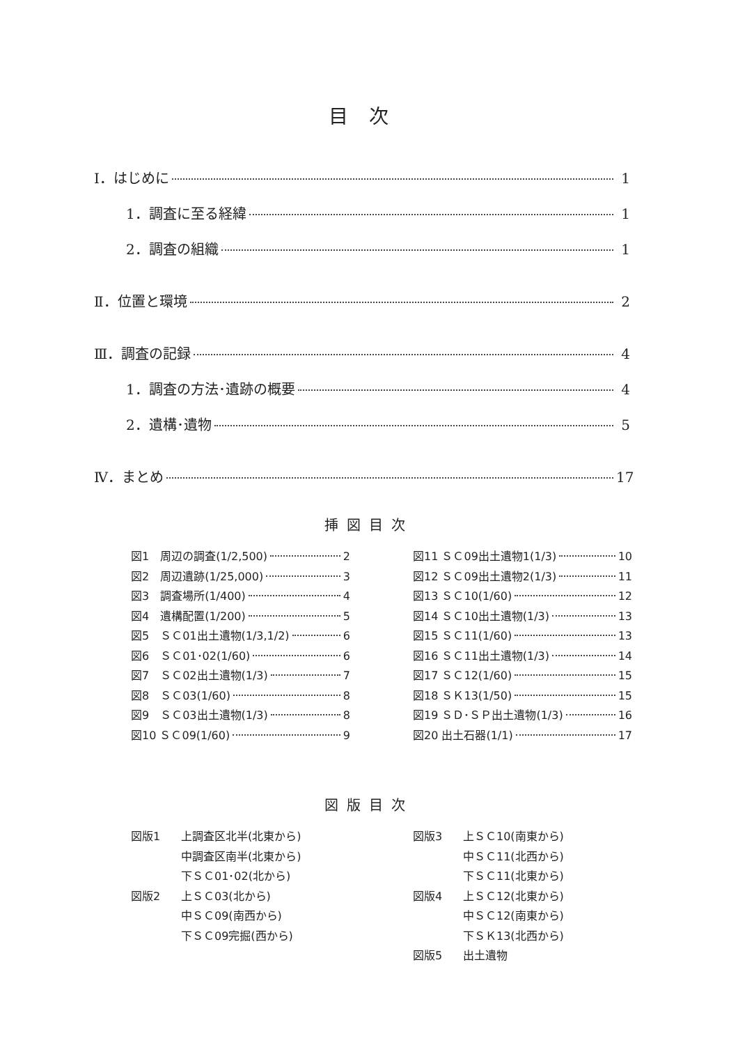目次
Ⅰ．はじめに 1
1．調査に至る経緯 1
2．調査の組織 1
Ⅱ．位置と環境 2
Ⅲ．調査の記録 4
1．調査の方法･遺跡の概要 4
2．遺構･遺物 5
Ⅳ．まとめ 17
挿図目次
図1　周辺の調査(1/2,500) 2
図2　周辺遺跡(1/25,000) 3
図3　調査場所(1/400) 4
図4　遺構配置(1/200) 5
図5　ＳＣ01出土遺物(1/3,1/2) 6
図6　ＳＣ01･02(1/60) 6
図7　ＳＣ02出土遺物(1/3) 7
図8　ＳＣ03(1/60) 8
図9　ＳＣ03出土遺物(1/3) 8
図10 ＳＣ09(1/60) 9
図11 ＳＣ09出土遺物1(1/3) 10
図12 ＳＣ09出土遺物2(1/3) 11
図13 ＳＣ10(1/60) 12
図14 ＳＣ10出土遺物(1/3) 13
図15 ＳＣ11(1/60) 13
図16 ＳＣ11出土遺物(1/3) 14
図17 ＳＣ12(1/60) 15
図18 ＳＫ13(1/50) 15
図19 ＳＤ･ＳＰ出土遺物(1/3) 16
図20 出土石器(1/1) 17
図版目次
図版1 上調査区北半(北東から)
中調査区南半(北東から)
下ＳＣ01･02(北から)
図版2 上ＳＣ03(北から)
中ＳＣ09(南西から)
下ＳＣ09完掘(西から)
図版3 上ＳＣ10(南東から)
中ＳＣ11(北西から)
下ＳＣ11(北東から)
図版4 上ＳＣ12(北東から)
中ＳＣ12(南東から)
下ＳＫ13(北西から)
図版5 出土遺物